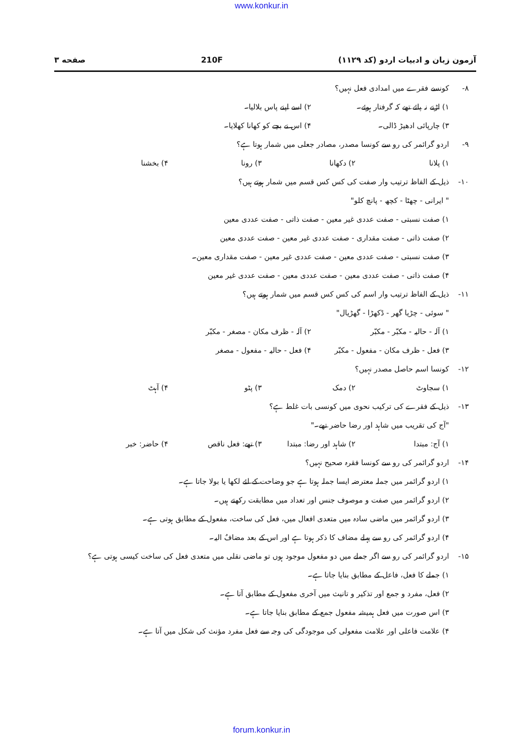www.konkur.in
آزمون زبان و ادبیات اردو (کد ۱۱۲۹) 210F صفحه ۳
۸- کونسے فقرے میں امدادی فعل نہیں؟
۱) اڑنے نہ پائے تھے کہ گرفتار ہوئے۔ ۲) اسے اپنے پاس بلالیا۔ ۳) چارپائی ادھیڑ ڈالی۔ ۴) اس نے بچے کو کھانا کھلایا۔
۹- اردو گرائمر کی رو سے کونسا مصدر، مصادر جعلی میں شمار ہوتا ہے؟
۱) پلانا ۲) دکھانا ۳) رونا ۴) بخشنا
۱۰- ذیل کے الفاظ ترتیب وار صفت کی کس کس قسم میں شمار ہوتے ہیں؟
" ایرانی - چھٹا - کچھ - پانچ کلو"
۱) صفت نسبتی - صفت عددی غیر معین - صفت ذاتی - صفت عددی معین
۲) صفت ذاتی - صفت مقداری - صفت عددی غیر معین - صفت عددی معین
۳) صفت نسبتی - صفت عددی معین - صفت عددی غیر معین - صفت مقداری معین۔
۴) صفت ذاتی - صفت عددی معین - صفت عددی معین - صفت عددی غیر معین
۱۱- ذیل کے الفاظ ترتیب وار اسم کی کس کس قسم میں شمار ہوتے ہیں؟
" سوئی - چڑیا گھر - ڈکھڑا - گھڑیال"
۱) آلہ - حالیہ - مکبّر - مکبّر ۲) آلہ - ظرف مکان - مصغر - مکبّر ۳) فعل - ظرف مکان - مفعول - مکبّر ۴) فعل - حالیہ - مفعول - مصغر
۱۲- کونسا اسم حاصل مصدر نہیں؟
۱) سجاوٹ ۲) دمک ۳) پٹو ۴) آہٹ
۱۳- ذیل کے فقرے کی ترکیب نحوی میں کونسی بات غلط ہے؟
"آج کی تقریب میں شاہد اور رضا حاضر تھے۔"
۱) آج: مبتدا ۲) شاہد اور رضا: مبتدا ۳) تھے: فعل ناقص ۴) حاضر: خبر
۱۴- اردو گرائمر کی رو سے کونسا فقرہ صحیح نہیں؟
۱) اردو گرائمر میں جملہ معترضہ ایسا جملہ ہوتا ہے جو وضاحت کے لئے لکھا یا بولا جاتا ہے۔
۲) اردو گرائمر میں صفت و موصوف جنس اور تعداد میں مطابقت رکھتے ہیں۔
۳) اردو گرائمر میں ماضی سادہ میں متعدی افعال میں، فعل کی ساخت، مفعول کے مطابق ہوتی ہے۔
۴) اردو گرائمر کی رو سے پہلے مضاف کا ذکر ہوتا ہے اور اس کے بعد مضافٌ الیہ۔
۱۵- اردو گرائمر کی رو سے اگر جملے میں دو مفعول موجود ہوں تو ماضی نقلی میں متعدی فعل کی ساخت کیسی ہوتی ہے؟
۱) جملے کا فعل، فاعل کے مطابق بنایا جاتا ہے۔
۲) فعل، مفرد و جمع اور تذکیر و تانیث میں آخری مفعول کے مطابق آتا ہے۔
۳) اس صورت میں فعل ہمیشہ مفعول جمع کے مطابق بنایا جاتا ہے۔
۴) علامت فاعلی اور علامت مفعولی کی موجودگی کی وجہ سے فعل مفرد مؤنث کی شکل میں آتا ہے۔
forum.konkur.in